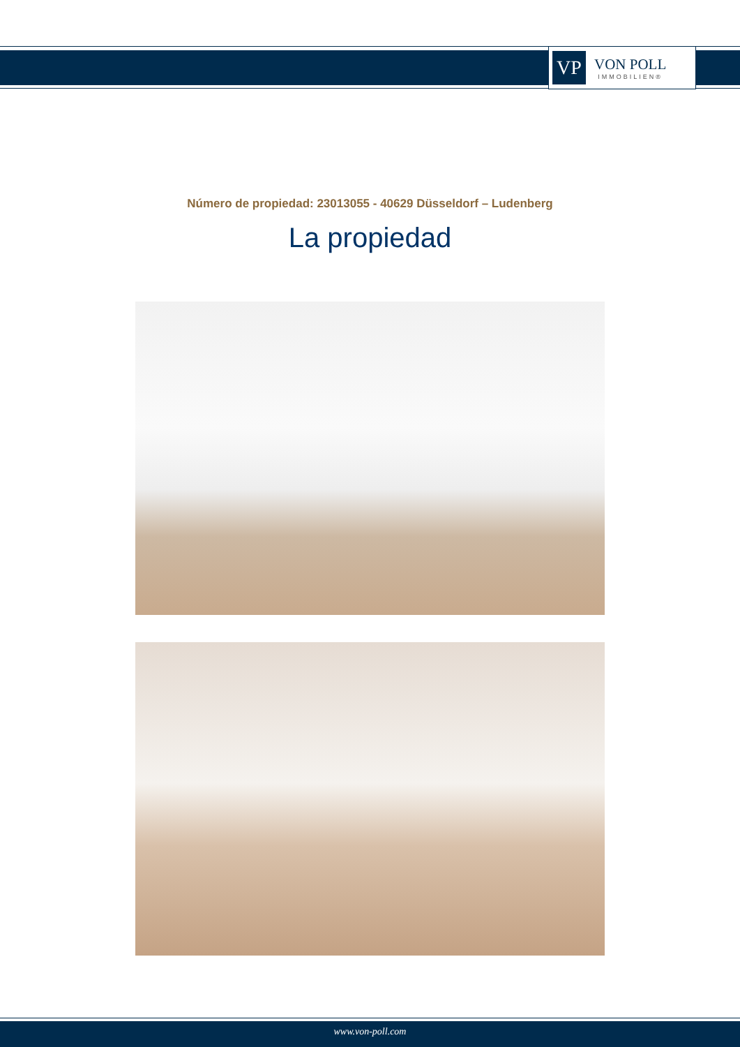VP
VON POLL
IMMOBILIEN®
Número de propiedad: 23013055 - 40629 Düsseldorf – Ludenberg
La propiedad
www.von-poll.com